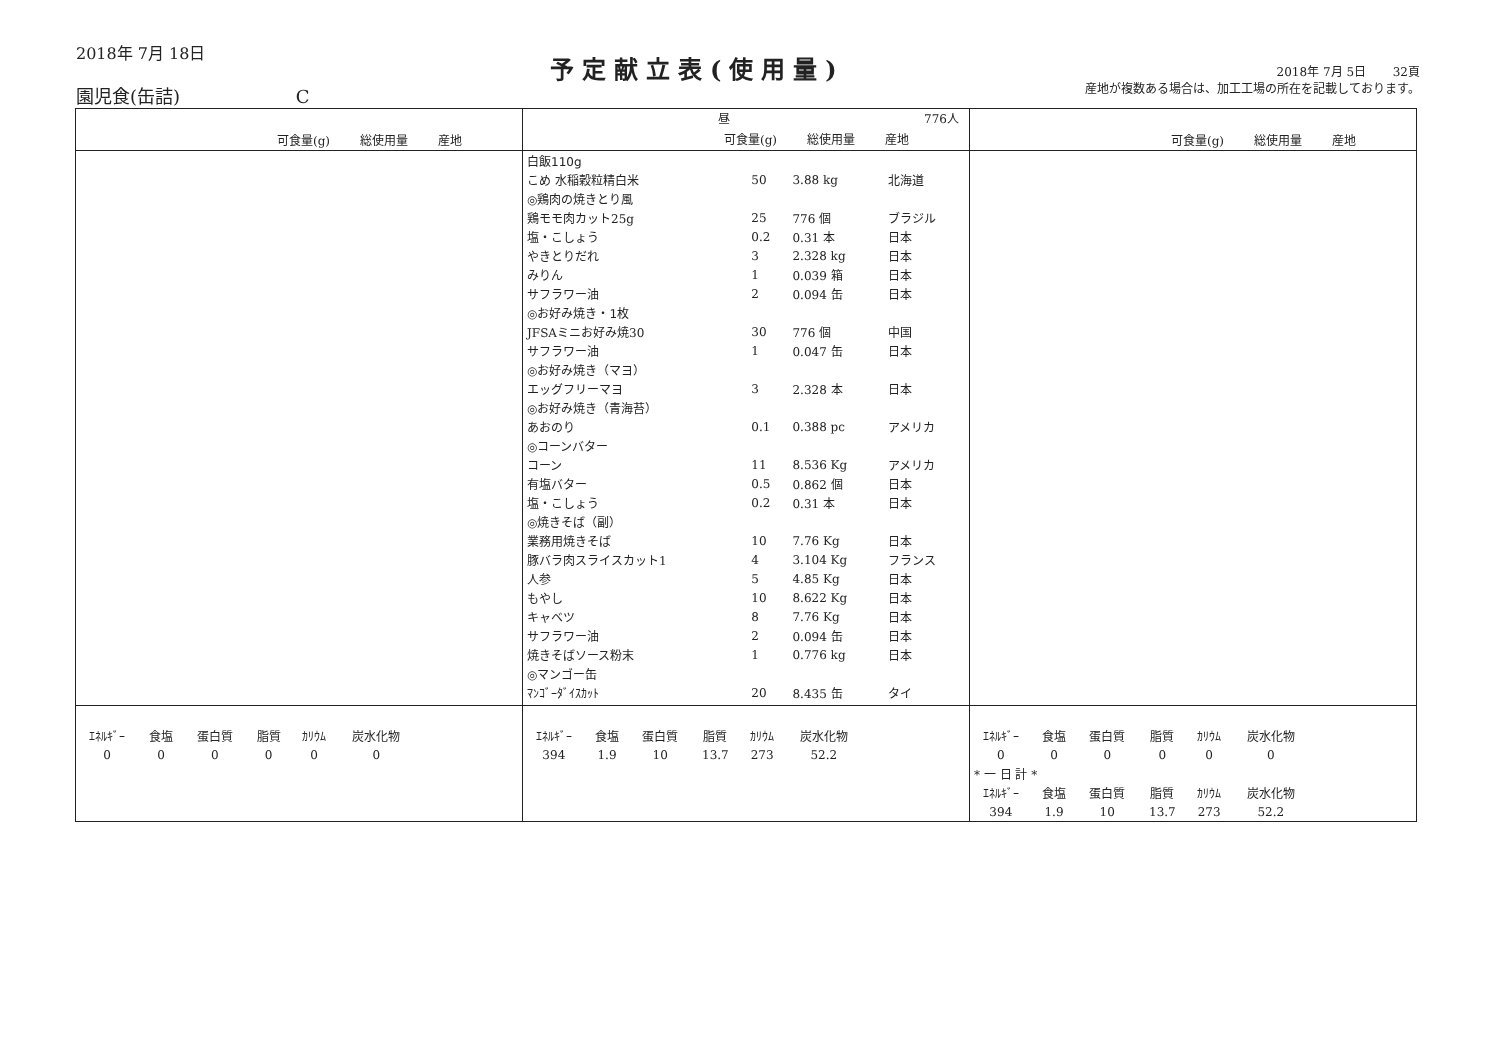2018年 7月 18日
園児食(缶詰) C
予定献立表(使用量)
2018年 7月 5日 32頁
産地が複数ある場合は、加工工場の所在を記載しております。
| 可食量(g) 総使用量 産地 | 昼 776人 可食量(g) 総使用量 産地 | 可食量(g) 総使用量 産地 |
| --- | --- | --- |
| | / 白飯110g / / / / / こめ 水稲穀粒精白米 / 50 / 3.88 kg / 北海道 / / ◎鶏肉の焼きとり風 / / / / / 鶏モモ肉カット25g / 25 / 776 個 / ブラジル / / 塩・こしょう / 0.2 / 0.31 本 / 日本 / / やきとりだれ / 3 / 2.328 kg / 日本 / / みりん / 1 / 0.039 箱 / 日本 / / サフラワー油 / 2 / 0.094 缶 / 日本 / / ◎お好み焼き・1枚 / / / / / JFSAミニお好み焼30 / 30 / 776 個 / 中国 / / サフラワー油 / 1 / 0.047 缶 / 日本 / / ◎お好み焼き（マヨ） / / / / / エッグフリーマヨ / 3 / 2.328 本 / 日本 / / ◎お好み焼き（青海苔） / / / / / あおのり / 0.1 / 0.388 pc / アメリカ / / ◎コーンバター / / / / / コーン / 11 / 8.536 Kg / アメリカ / / 有塩バター / 0.5 / 0.862 個 / 日本 / / 塩・こしょう / 0.2 / 0.31 本 / 日本 / / ◎焼きそば（副） / / / / / 業務用焼きそば / 10 / 7.76 Kg / 日本 / / 豚バラ肉スライスカット1 / 4 / 3.104 Kg / フランス / / 人参 / 5 / 4.85 Kg / 日本 / / もやし / 10 / 8.622 Kg / 日本 / / キャベツ / 8 / 7.76 Kg / 日本 / / サフラワー油 / 2 / 0.094 缶 / 日本 / / 焼きそばソース粉末 / 1 / 0.776 kg / 日本 / / ◎マンゴー缶 / / / / / ﾏﾝｺﾞｰﾀﾞｲｽｶｯﾄ / 20 / 8.435 缶 / タイ / | |
| / ｴﾈﾙｷﾞｰ / 食塩 / 蛋白質 / 脂質 / ｶﾘｳﾑ / 炭水化物 / / 0 / 0 / 0 / 0 / 0 / 0 / | / ｴﾈﾙｷﾞｰ / 食塩 / 蛋白質 / 脂質 / ｶﾘｳﾑ / 炭水化物 / / 394 / 1.9 / 10 / 13.7 / 273 / 52.2 / | / ｴﾈﾙｷﾞｰ / 食塩 / 蛋白質 / 脂質 / ｶﾘｳﾑ / 炭水化物 / / 0 / 0 / 0 / 0 / 0 / 0 / / * 一 日 計 * / / / / / / / ｴﾈﾙｷﾞｰ / 食塩 / 蛋白質 / 脂質 / ｶﾘｳﾑ / 炭水化物 / / 394 / 1.9 / 10 / 13.7 / 273 / 52.2 / |